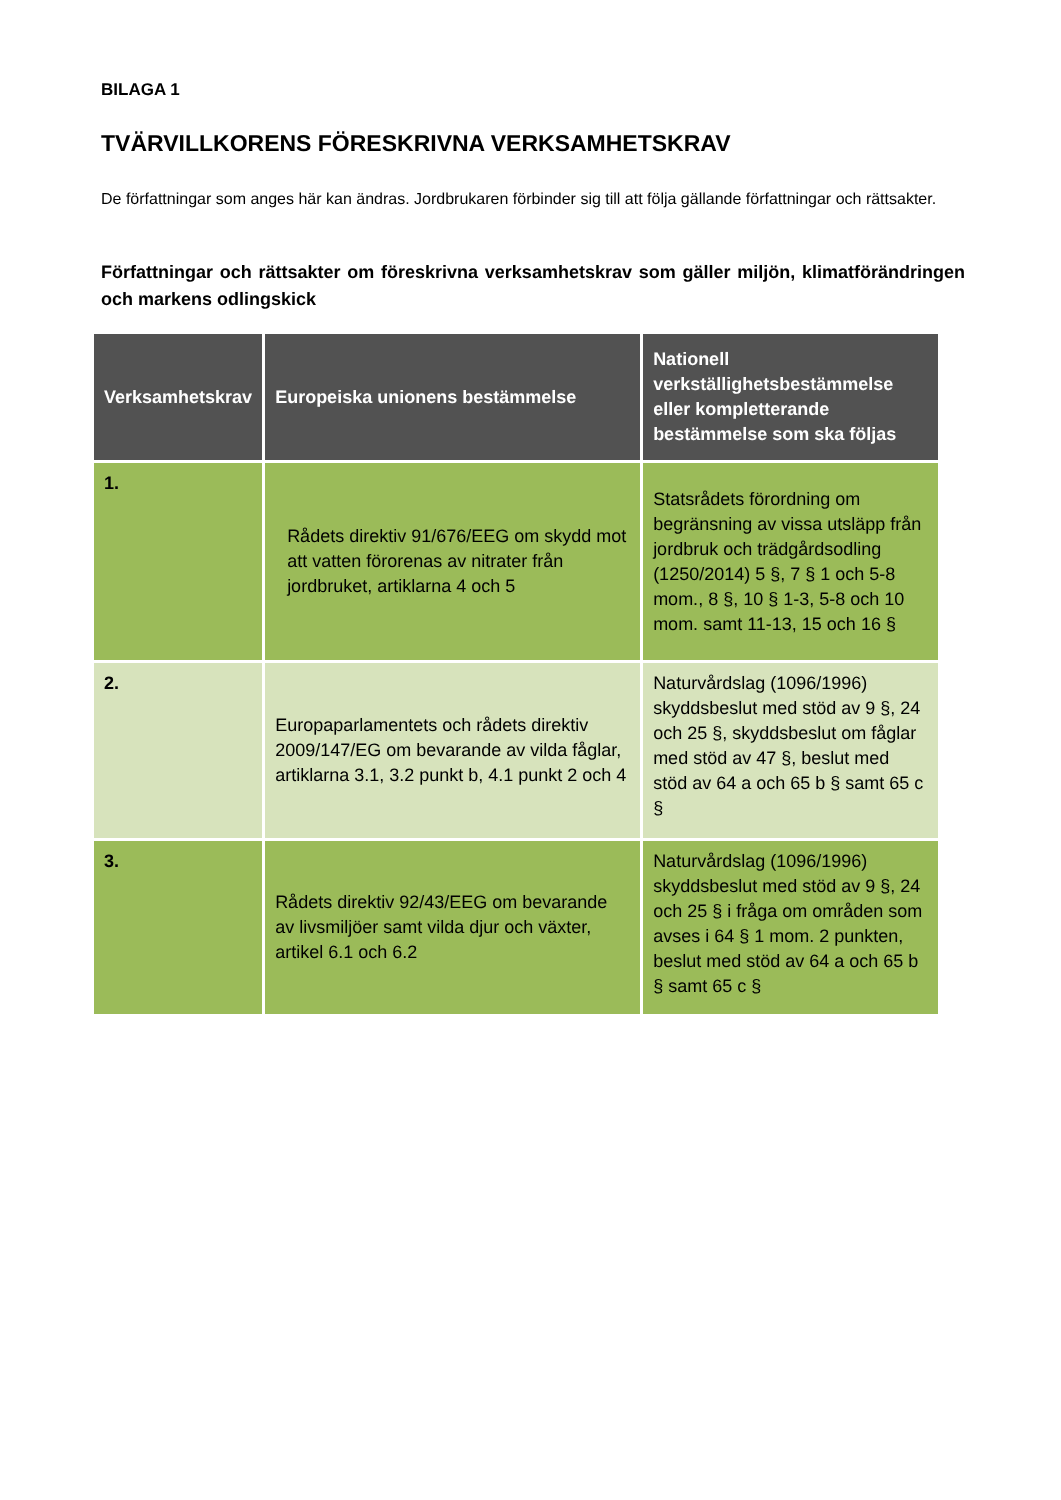BILAGA 1
TVÄRVILLKORENS FÖRESKRIVNA VERKSAMHETSKRAV
De författningar som anges här kan ändras. Jordbrukaren förbinder sig till att följa gällande författningar och rättsakter.
Författningar och rättsakter om föreskrivna verksamhetskrav som gäller miljön, klimatförändringen och markens odlingskick
| Verksamhetskrav | Europeiska unionens bestämmelse | Nationell verkställighetsbestämmelse eller kompletterande bestämmelse som ska följas |
| --- | --- | --- |
| 1. | Rådets direktiv 91/676/EEG om skydd mot att vatten förorenas av nitrater från jordbruket, artiklarna 4 och 5 | Statsrådets förordning om begränsning av vissa utsläpp från jordbruk och trädgårdsodling (1250/2014) 5 §, 7 § 1 och 5-8 mom., 8 §, 10 § 1-3, 5-8 och 10 mom. samt 11-13, 15 och 16 § |
| 2. | Europaparlamentets och rådets direktiv 2009/147/EG om bevarande av vilda fåglar, artiklarna 3.1, 3.2 punkt b, 4.1 punkt 2 och 4 | Naturvårdslag (1096/1996) skyddsbeslut med stöd av 9 §, 24 och 25 §, skyddsbeslut om fåglar med stöd av 47 §, beslut med stöd av 64 a och 65 b § samt 65 c § |
| 3. | Rådets direktiv 92/43/EEG om bevarande av livsmiljöer samt vilda djur och växter, artikel 6.1 och 6.2 | Naturvårdslag (1096/1996) skyddsbeslut med stöd av 9 §, 24 och 25 § i fråga om områden som avses i 64 § 1 mom. 2 punkten, beslut med stöd av 64 a och 65 b § samt 65 c § |